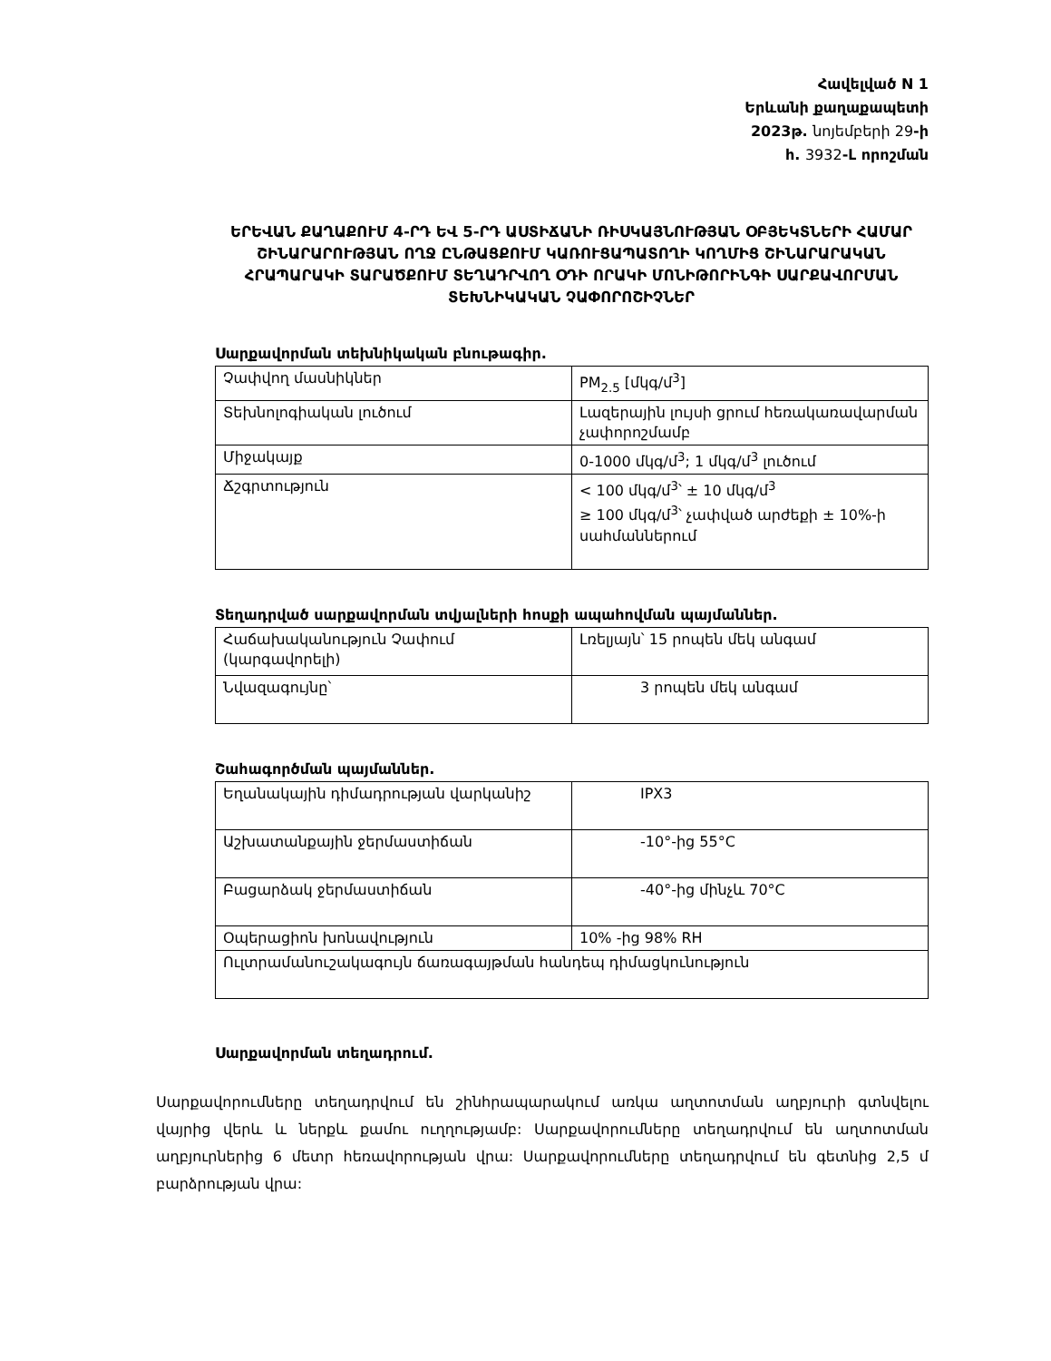Հավելված N 1
Երևանի քաղաքապետի
2023թ. նոյեմբերի 29-ի
հ. 3932-Լ որոշման
ԵՐԵՎԱՆ ՔԱՂԱՔՈՒՄ 4-ՐԴ ԵՎ 5-ՐԴ ԱՍՏԻՃԱՆԻ ՌԻՍԿԱՅՆՈՒԹՅԱՆ ՕԲՅԵԿՏՆԵՐԻ ՀԱՄԱՐ ՇԻՆԱՐԱՐՈՒԹՅԱՆ ՈՂՋ ԸՆԹԱՑՔՈՒՄ ԿԱՌՈՒՑԱՊԱՏՈՂԻ ԿՈՂՄԻՑ ՇԻՆԱՐԱՐԱԿԱՆ ՀՐԱՊԱՐԱԿԻ ՏԱՐԱԾՔՈՒՄ ՏԵՂԱԴՐՎՈՂ ՕԴԻ ՈՐԱԿԻ ՄՈՆԻԹՈՐԻՆԳԻ ՍԱՐՔԱՎՈՐՄԱՆ
ՏԵԽՆԻԿԱԿԱՆ ՉԱՓՈՐՈՇԻՉՆԵՐ
Սարքավորման տեխնիկական բնութագիր.
| Չափվող մասնիկներ | PM<sub>2.5</sub> [մկգ/մ<sup>3</sup>] |
| Տեխնոլոգիական լուծում | Լազերային լույսի ցրում հեռակառավարման չափորոշմամբ |
| Միջակայք | 0-1000 մկգ/մ<sup>3</sup>; 1 մկգ/մ<sup>3</sup> լուծում |
| Ճշգրտություն | < 100 մկգ/մ<sup>3</sup>՝ ± 10 մկգ/մ<sup>3</sup> ≥ 100 մկգ/մ<sup>3</sup>՝ չափված արժեքի ± 10%-ի սահմաններում |
Տեղադրված սարքավորման տվյալների հոսքի ապահովման պայմաններ.
| Հաճախականություն Չափում (կարգավորելի) | Լռելյայն՝ 15 րոպեն մեկ անգամ |
| Նվազագույնը՝ | 3 րոպեն մեկ անգամ |
Շահագործման պայմաններ.
| Եղանակային դիմադրության վարկանիշ | IPX3 |
| Աշխատանքային ջերմաստիճան | -10°-ից 55°C |
| Բացարձակ ջերմաստիճան | -40°-ից մինչև 70°C |
| Օպերացիոն խոնավություն | 10% -ից 98% RH |
| Ուլտրամանուշակագույն ճառագայթման հանդեպ դիմացկունություն | |
Սարքավորման տեղադրում.
Սարքավորումները տեղադրվում են շինհրապարակում առկա աղտոտման աղբյուրի գտնվելու վայրից վերև և ներքև քամու ուղղությամբ: Սարքավորումները տեղադրվում են աղտոտման աղբյուրներից 6 մետր հեռավորության վրա: Սարքավորումները տեղադրվում են գետնից 2,5 մ բարձրության վրա: